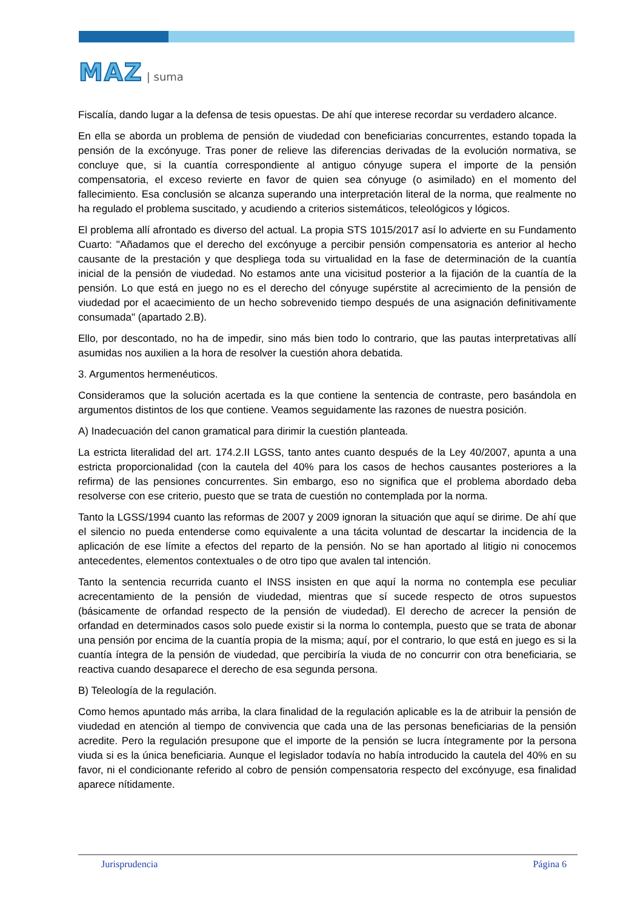MAZ | suma
Fiscalía, dando lugar a la defensa de tesis opuestas. De ahí que interese recordar su verdadero alcance.
En ella se aborda un problema de pensión de viudedad con beneficiarias concurrentes, estando topada la pensión de la excónyuge. Tras poner de relieve las diferencias derivadas de la evolución normativa, se concluye que, si la cuantía correspondiente al antiguo cónyuge supera el importe de la pensión compensatoria, el exceso revierte en favor de quien sea cónyuge (o asimilado) en el momento del fallecimiento. Esa conclusión se alcanza superando una interpretación literal de la norma, que realmente no ha regulado el problema suscitado, y acudiendo a criterios sistemáticos, teleológicos y lógicos.
El problema allí afrontado es diverso del actual. La propia STS 1015/2017 así lo advierte en su Fundamento Cuarto: "Añadamos que el derecho del excónyuge a percibir pensión compensatoria es anterior al hecho causante de la prestación y que despliega toda su virtualidad en la fase de determinación de la cuantía inicial de la pensión de viudedad. No estamos ante una vicisitud posterior a la fijación de la cuantía de la pensión. Lo que está en juego no es el derecho del cónyuge supérstite al acrecimiento de la pensión de viudedad por el acaecimiento de un hecho sobrevenido tiempo después de una asignación definitivamente consumada" (apartado 2.B).
Ello, por descontado, no ha de impedir, sino más bien todo lo contrario, que las pautas interpretativas allí asumidas nos auxilien a la hora de resolver la cuestión ahora debatida.
3. Argumentos hermenéuticos.
Consideramos que la solución acertada es la que contiene la sentencia de contraste, pero basándola en argumentos distintos de los que contiene. Veamos seguidamente las razones de nuestra posición.
A) Inadecuación del canon gramatical para dirimir la cuestión planteada.
La estricta literalidad del art. 174.2.II LGSS, tanto antes cuanto después de la Ley 40/2007, apunta a una estricta proporcionalidad (con la cautela del 40% para los casos de hechos causantes posteriores a la refirma) de las pensiones concurrentes. Sin embargo, eso no significa que el problema abordado deba resolverse con ese criterio, puesto que se trata de cuestión no contemplada por la norma.
Tanto la LGSS/1994 cuanto las reformas de 2007 y 2009 ignoran la situación que aquí se dirime. De ahí que el silencio no pueda entenderse como equivalente a una tácita voluntad de descartar la incidencia de la aplicación de ese límite a efectos del reparto de la pensión. No se han aportado al litigio ni conocemos antecedentes, elementos contextuales o de otro tipo que avalen tal intención.
Tanto la sentencia recurrida cuanto el INSS insisten en que aquí la norma no contempla ese peculiar acrecentamiento de la pensión de viudedad, mientras que sí sucede respecto de otros supuestos (básicamente de orfandad respecto de la pensión de viudedad). El derecho de acrecer la pensión de orfandad en determinados casos solo puede existir si la norma lo contempla, puesto que se trata de abonar una pensión por encima de la cuantía propia de la misma; aquí, por el contrario, lo que está en juego es si la cuantía íntegra de la pensión de viudedad, que percibiría la viuda de no concurrir con otra beneficiaria, se reactiva cuando desaparece el derecho de esa segunda persona.
B) Teleología de la regulación.
Como hemos apuntado más arriba, la clara finalidad de la regulación aplicable es la de atribuir la pensión de viudedad en atención al tiempo de convivencia que cada una de las personas beneficiarias de la pensión acredite. Pero la regulación presupone que el importe de la pensión se lucra íntegramente por la persona viuda si es la única beneficiaria. Aunque el legislador todavía no había introducido la cautela del 40% en su favor, ni el condicionante referido al cobro de pensión compensatoria respecto del excónyuge, esa finalidad aparece nítidamente.
Jurisprudencia Página 6